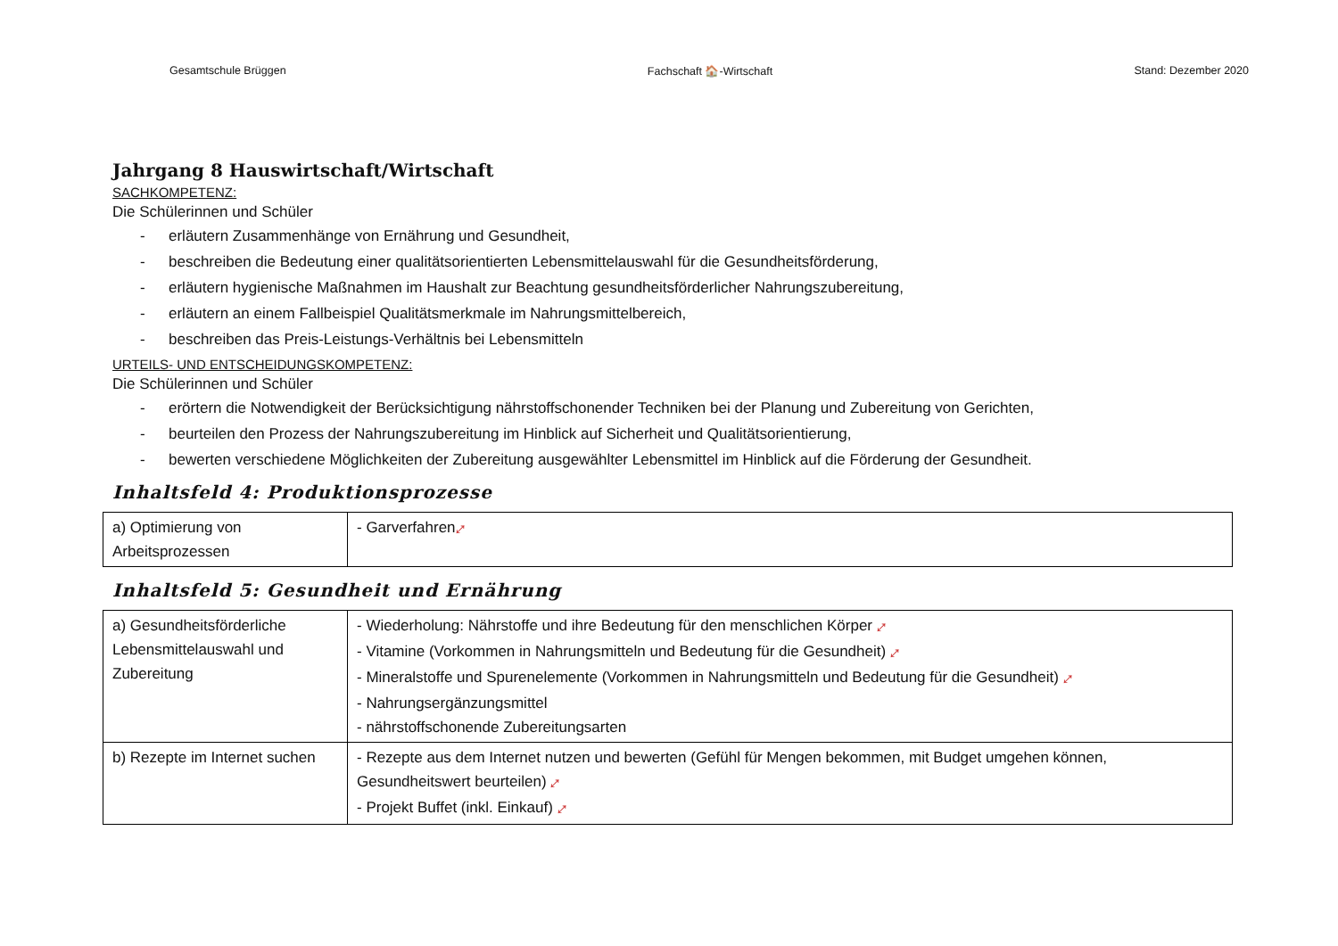Gesamtschule Brüggen Fachschaft 🏠-Wirtschaft Stand: Dezember 2020
Jahrgang 8 Hauswirtschaft/Wirtschaft
SACHKOMPETENZ:
Die Schülerinnen und Schüler
- erläutern Zusammenhänge von Ernährung und Gesundheit,
- beschreiben die Bedeutung einer qualitätsorientierten Lebensmittelauswahl für die Gesundheitsförderung,
- erläutern hygienische Maßnahmen im Haushalt zur Beachtung gesundheitsförderlicher Nahrungszubereitung,
- erläutern an einem Fallbeispiel Qualitätsmerkmale im Nahrungsmittelbereich,
- beschreiben das Preis-Leistungs-Verhältnis bei Lebensmitteln
URTEILS- UND ENTSCHEIDUNGSKOMPETENZ:
Die Schülerinnen und Schüler
- erörtern die Notwendigkeit der Berücksichtigung nährstoffschonender Techniken bei der Planung und Zubereitung von Gerichten,
- beurteilen den Prozess der Nahrungszubereitung im Hinblick auf Sicherheit und Qualitätsorientierung,
- bewerten verschiedene Möglichkeiten der Zubereitung ausgewählter Lebensmittel im Hinblick auf die Förderung der Gesundheit.
Inhaltsfeld 4: Produktionsprozesse
| a) Optimierung von Arbeitsprozessen | - Garverfahren ⤢ |
Inhaltsfeld 5: Gesundheit und Ernährung
| a) Gesundheitsförderliche Lebensmittelauswahl und Zubereitung | - Wiederholung: Nährstoffe und ihre Bedeutung für den menschlichen Körper ⤢ - Vitamine (Vorkommen in Nahrungsmitteln und Bedeutung für die Gesundheit) ⤢ - Mineralstoffe und Spurenelemente (Vorkommen in Nahrungsmitteln und Bedeutung für die Gesundheit) ⤢ - Nahrungsergänzungsmittel - nährstoffschonende Zubereitungsarten |
| b) Rezepte im Internet suchen | - Rezepte aus dem Internet nutzen und bewerten (Gefühl für Mengen bekommen, mit Budget umgehen können, Gesundheitswert beurteilen) ⤢ - Projekt Buffet (inkl. Einkauf) ⤢ |